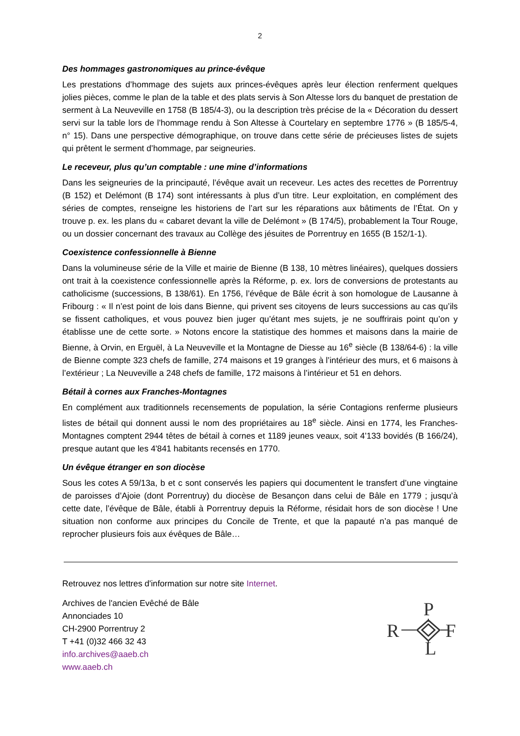2
Des hommages gastronomiques au prince-évêque
Les prestations d’hommage des sujets aux princes-évêques après leur élection renferment quelques jolies pièces, comme le plan de la table et des plats servis à Son Altesse lors du banquet de prestation de serment à La Neuveville en 1758 (B 185/4-3), ou la description très précise de la « Décoration du dessert servi sur la table lors de l'hommage rendu à Son Altesse à Courtelary en septembre 1776 » (B 185/5-4, n° 15). Dans une perspective démographique, on trouve dans cette série de précieuses listes de sujets qui prêtent le serment d’hommage, par seigneuries.
Le receveur, plus qu’un comptable : une mine d’informations
Dans les seigneuries de la principauté, l’évêque avait un receveur. Les actes des recettes de Porrentruy (B 152) et Delémont (B 174) sont intéressants à plus d’un titre. Leur exploitation, en complément des séries de comptes, renseigne les historiens de l’art sur les réparations aux bâtiments de l’État. On y trouve p. ex. les plans du « cabaret devant la ville de Delémont » (B 174/5), probablement la Tour Rouge, ou un dossier concernant des travaux au Collège des jésuites de Porrentruy en 1655 (B 152/1-1).
Coexistence confessionnelle à Bienne
Dans la volumineuse série de la Ville et mairie de Bienne (B 138, 10 mètres linéaires), quelques dossiers ont trait à la coexistence confessionnelle après la Réforme, p. ex. lors de conversions de protestants au catholicisme (successions, B 138/61). En 1756, l’évêque de Bâle écrit à son homologue de Lausanne à Fribourg : « Il n’est point de lois dans Bienne, qui privent ses citoyens de leurs successions au cas qu’ils se fissent catholiques, et vous pouvez bien juger qu’étant mes sujets, je ne souffrirais point qu’on y établisse une de cette sorte. » Notons encore la statistique des hommes et maisons dans la mairie de Bienne, à Orvin, en Erguël, à La Neuveville et la Montagne de Diesse au 16<sup>e</sup> siècle (B 138/64-6) : la ville de Bienne compte 323 chefs de famille, 274 maisons et 19 granges à l’intérieur des murs, et 6 maisons à l’extérieur ; La Neuveville a 248 chefs de famille, 172 maisons à l’intérieur et 51 en dehors.
Bétail à cornes aux Franches-Montagnes
En complément aux traditionnels recensements de population, la série Contagions renferme plusieurs listes de bétail qui donnent aussi le nom des propriétaires au 18<sup>e</sup> siècle. Ainsi en 1774, les Franches-Montagnes comptent 2944 têtes de bétail à cornes et 1189 jeunes veaux, soit 4’133 bovidés (B 166/24), presque autant que les 4'841 habitants recensés en 1770.
Un évêque étranger en son diocèse
Sous les cotes A 59/13a, b et c sont conservés les papiers qui documentent le transfert d’une vingtaine de paroisses d’Ajoie (dont Porrentruy) du diocèse de Besançon dans celui de Bâle en 1779 ; jusqu’à cette date, l’évêque de Bâle, établi à Porrentruy depuis la Réforme, résidait hors de son diocèse ! Une situation non conforme aux principes du Concile de Trente, et que la papauté n’a pas manqué de reprocher plusieurs fois aux évêques de Bâle…
Retrouvez nos lettres d'information sur notre site Internet.
Archives de l'ancien Evêché de Bâle
Annonciades 10
CH-2900 Porrentruy 2
T +41 (0)32 466 32 43
info.archives@aaeb.ch
www.aaeb.ch
P
R
F
L